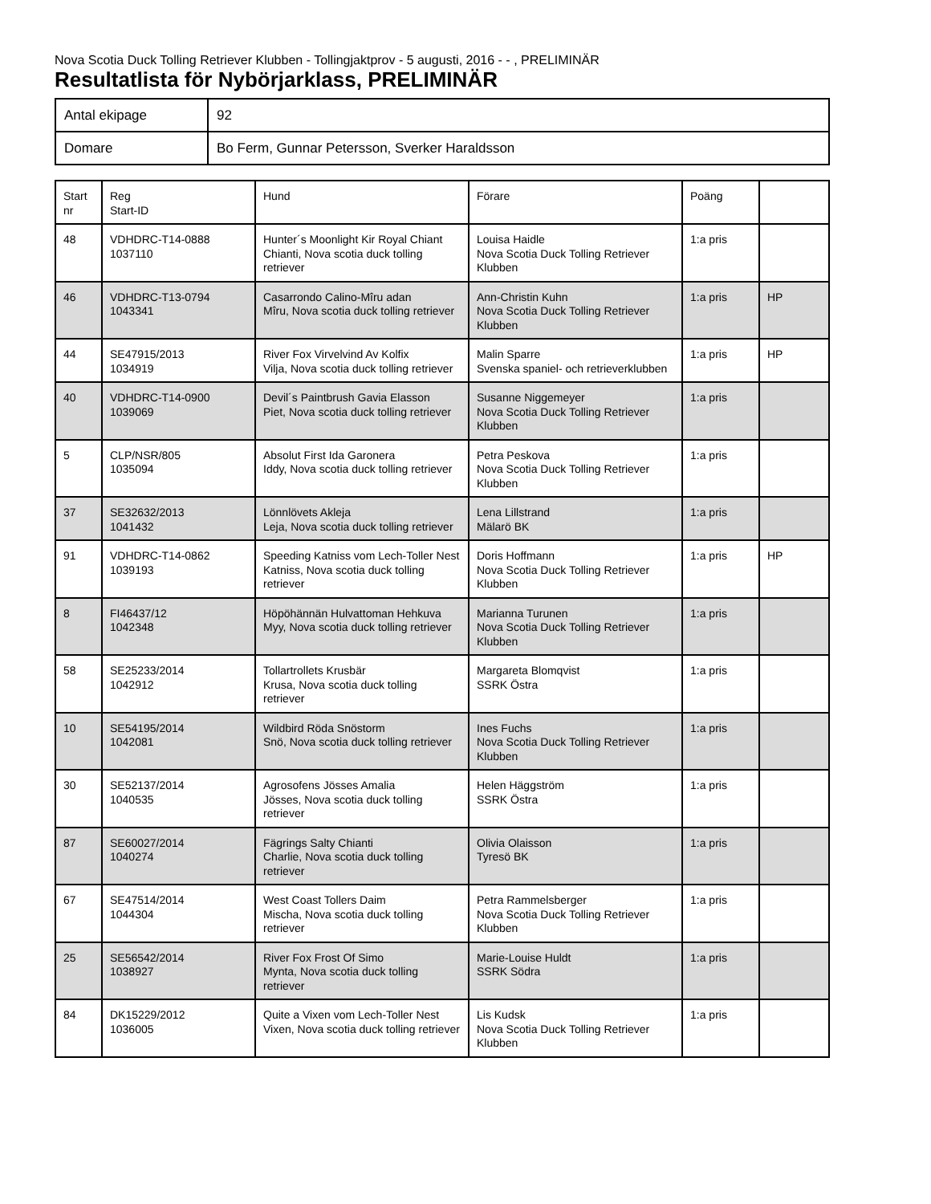Nova Scotia Duck Tolling Retriever Klubben - Tollingjaktprov - 5 augusti, 2016 - - , PRELIMINÄR
Resultatlista för Nybörjarklass, PRELIMINÄR
| Antal ekipage | 92 |
| Domare | Bo Ferm, Gunnar Petersson, Sverker Haraldsson |
| Start nr | Reg Start-ID | Hund | Förare | Poäng | |
| --- | --- | --- | --- | --- | --- |
| 48 | VDHDRC-T14-0888 1037110 | Hunter´s Moonlight Kir Royal Chiant Chianti, Nova scotia duck tolling retriever | Louisa Haidle Nova Scotia Duck Tolling Retriever Klubben | 1:a pris | |
| 46 | VDHDRC-T13-0794 1043341 | Casarrondo Calino-Mîru adan Mîru, Nova scotia duck tolling retriever | Ann-Christin Kuhn Nova Scotia Duck Tolling Retriever Klubben | 1:a pris | HP |
| 44 | SE47915/2013 1034919 | River Fox Virvelvind Av Kolfix Vilja, Nova scotia duck tolling retriever | Malin Sparre Svenska spaniel- och retrieverklubben | 1:a pris | HP |
| 40 | VDHDRC-T14-0900 1039069 | Devil´s Paintbrush Gavia Elasson Piet, Nova scotia duck tolling retriever | Susanne Niggemeyer Nova Scotia Duck Tolling Retriever Klubben | 1:a pris | |
| 5 | CLP/NSR/805 1035094 | Absolut First Ida Garonera Iddy, Nova scotia duck tolling retriever | Petra Peskova Nova Scotia Duck Tolling Retriever Klubben | 1:a pris | |
| 37 | SE32632/2013 1041432 | Lönnlövets Akleja Leja, Nova scotia duck tolling retriever | Lena Lillstrand Mälarö BK | 1:a pris | |
| 91 | VDHDRC-T14-0862 1039193 | Speeding Katniss vom Lech-Toller Nest Katniss, Nova scotia duck tolling retriever | Doris Hoffmann Nova Scotia Duck Tolling Retriever Klubben | 1:a pris | HP |
| 8 | FI46437/12 1042348 | Höpöhännän Hulvattoman Hehkuva Myy, Nova scotia duck tolling retriever | Marianna Turunen Nova Scotia Duck Tolling Retriever Klubben | 1:a pris | |
| 58 | SE25233/2014 1042912 | Tollartrollets Krusbär Krusa, Nova scotia duck tolling retriever | Margareta Blomqvist SSRK Östra | 1:a pris | |
| 10 | SE54195/2014 1042081 | Wildbird Röda Snöstorm Snö, Nova scotia duck tolling retriever | Ines Fuchs Nova Scotia Duck Tolling Retriever Klubben | 1:a pris | |
| 30 | SE52137/2014 1040535 | Agrosofens Jösses Amalia Jösses, Nova scotia duck tolling retriever | Helen Häggström SSRK Östra | 1:a pris | |
| 87 | SE60027/2014 1040274 | Fägrings Salty Chianti Charlie, Nova scotia duck tolling retriever | Olivia Olaisson Tyresö BK | 1:a pris | |
| 67 | SE47514/2014 1044304 | West Coast Tollers Daim Mischa, Nova scotia duck tolling retriever | Petra Rammelsberger Nova Scotia Duck Tolling Retriever Klubben | 1:a pris | |
| 25 | SE56542/2014 1038927 | River Fox Frost Of Simo Mynta, Nova scotia duck tolling retriever | Marie-Louise Huldt SSRK Södra | 1:a pris | |
| 84 | DK15229/2012 1036005 | Quite a Vixen vom Lech-Toller Nest Vixen, Nova scotia duck tolling retriever | Lis Kudsk Nova Scotia Duck Tolling Retriever Klubben | 1:a pris | |